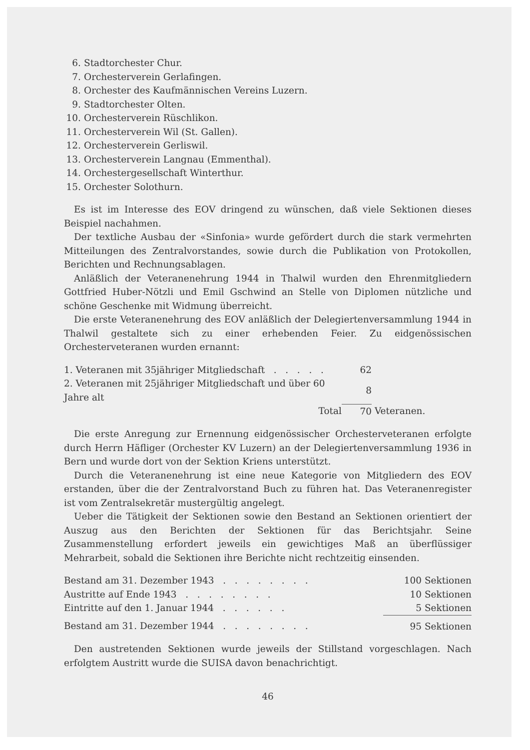6. Stadtorchester Chur.
7. Orchesterverein Gerlafingen.
8. Orchester des Kaufmännischen Vereins Luzern.
9. Stadtorchester Olten.
10. Orchesterverein Rüschlikon.
11. Orchesterverein Wil (St. Gallen).
12. Orchesterverein Gerliswil.
13. Orchesterverein Langnau (Emmenthal).
14. Orchestergesellschaft Winterthur.
15. Orchester Solothurn.
Es ist im Interesse des EOV dringend zu wünschen, daß viele Sektionen dieses Beispiel nachahmen.
Der textliche Ausbau der «Sinfonia» wurde gefördert durch die stark vermehrten Mitteilungen des Zentralvorstandes, sowie durch die Publikation von Protokollen, Berichten und Rechnungsablagen.
Anläßlich der Veteranenehrung 1944 in Thalwil wurden den Ehrenmitgliedern Gottfried Huber-Nötzli und Emil Gschwind an Stelle von Diplomen nützliche und schöne Geschenke mit Widmung überreicht.
Die erste Veteranenehrung des EOV anläßlich der Delegiertenversammlung 1944 in Thalwil gestaltete sich zu einer erhebenden Feier. Zu eidgenössischen Orchesterveteranen wurden ernannt:
| 1. Veteranen mit 35jähriger Mitgliedschaft . . . . . | 62 | |
| 2. Veteranen mit 25jähriger Mitgliedschaft und über 60 Jahre alt | 8 | |
| Total | 70 | Veteranen. |
Die erste Anregung zur Ernennung eidgenössischer Orchesterveteranen erfolgte durch Herrn Häfliger (Orchester KV Luzern) an der Delegiertenversammlung 1936 in Bern und wurde dort von der Sektion Kriens unterstützt.
Durch die Veteranenehrung ist eine neue Kategorie von Mitgliedern des EOV erstanden, über die der Zentralvorstand Buch zu führen hat. Das Veteranenregister ist vom Zentralsekretär mustergültig angelegt.
Ueber die Tätigkeit der Sektionen sowie den Bestand an Sektionen orientiert der Auszug aus den Berichten der Sektionen für das Berichtsjahr. Seine Zusammenstellung erfordert jeweils ein gewichtiges Maß an überflüssiger Mehrarbeit, sobald die Sektionen ihre Berichte nicht rechtzeitig einsenden.
| Bestand am 31. Dezember 1943 . . . . . . . . | 100 Sektionen |
| Austritte auf Ende 1943 . . . . . . . . | 10 Sektionen |
| Eintritte auf den 1. Januar 1944 . . . . . . | 5 Sektionen |
| Bestand am 31. Dezember 1944 . . . . . . . . | 95 Sektionen |
Den austretenden Sektionen wurde jeweils der Stillstand vorgeschlagen. Nach erfolgtem Austritt wurde die SUISA davon benachrichtigt.
46